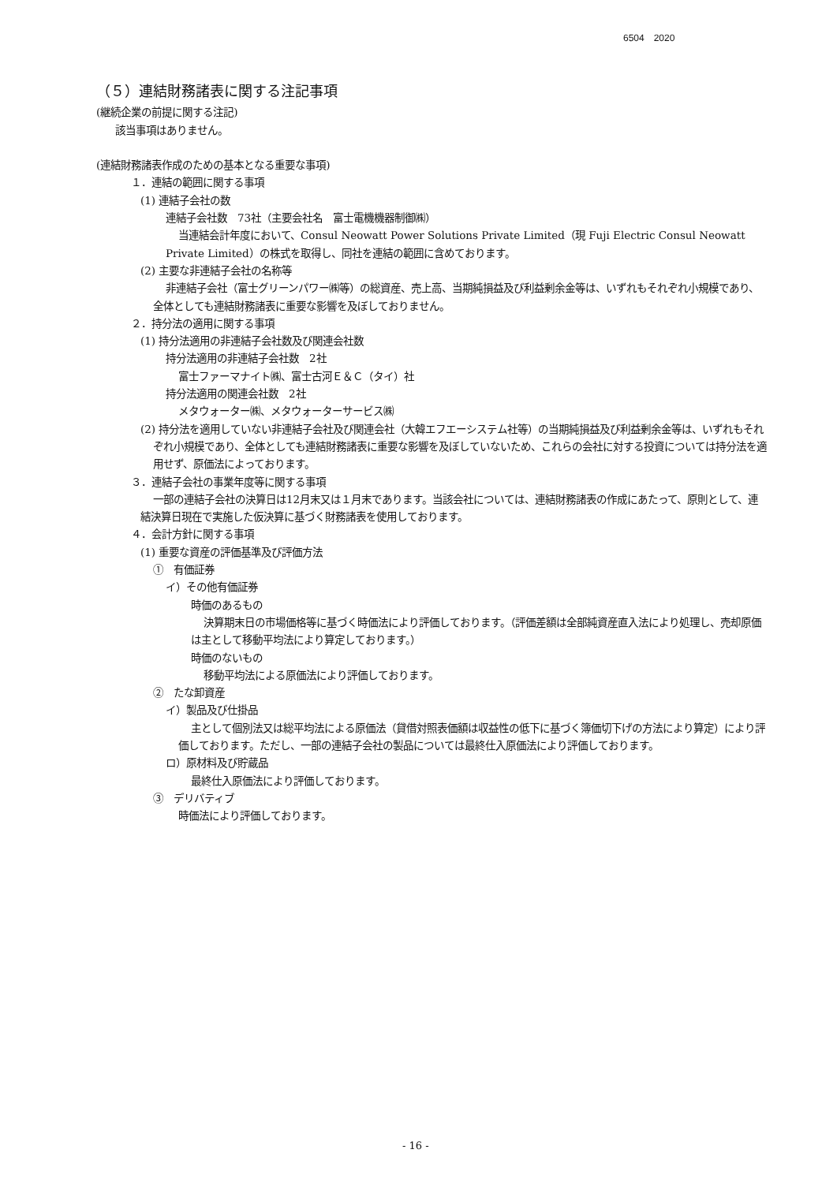6504　2020
（５）連結財務諸表に関する注記事項
(継続企業の前提に関する注記)
該当事項はありません。
(連結財務諸表作成のための基本となる重要な事項)
１．連結の範囲に関する事項
(1) 連結子会社の数
連結子会社数　73社（主要会社名　富士電機機器制御㈱）
当連結会計年度において、Consul Neowatt Power Solutions Private Limited（現 Fuji Electric Consul Neowatt Private Limited）の株式を取得し、同社を連結の範囲に含めております。
(2) 主要な非連結子会社の名称等
非連結子会社（富士グリーンパワー㈱等）の総資産、売上高、当期純損益及び利益剰余金等は、いずれもそれぞれ小規模であり、全体としても連結財務諸表に重要な影響を及ぼしておりません。
２．持分法の適用に関する事項
(1) 持分法適用の非連結子会社数及び関連会社数
持分法適用の非連結子会社数　2社
富士ファーマナイト㈱、富士古河Ｅ＆Ｃ（タイ）社
持分法適用の関連会社数　2社
メタウォーター㈱、メタウォーターサービス㈱
(2) 持分法を適用していない非連結子会社及び関連会社（大韓エフエーシステム社等）の当期純損益及び利益剰余金等は、いずれもそれぞれ小規模であり、全体としても連結財務諸表に重要な影響を及ぼしていないため、これらの会社に対する投資については持分法を適用せず、原価法によっております。
３．連結子会社の事業年度等に関する事項
一部の連結子会社の決算日は12月末又は１月末であります。当該会社については、連結財務諸表の作成にあたって、原則として、連結決算日現在で実施した仮決算に基づく財務諸表を使用しております。
４．会計方針に関する事項
(1) 重要な資産の評価基準及び評価方法
①　有価証券
イ）その他有価証券
時価のあるもの
決算期末日の市場価格等に基づく時価法により評価しております。（評価差額は全部純資産直入法により処理し、売却原価は主として移動平均法により算定しております。）
時価のないもの
移動平均法による原価法により評価しております。
②　たな卸資産
イ）製品及び仕掛品
主として個別法又は総平均法による原価法（貸借対照表価額は収益性の低下に基づく簿価切下げの方法により算定）により評価しております。ただし、一部の連結子会社の製品については最終仕入原価法により評価しております。
ロ）原材料及び貯蔵品
最終仕入原価法により評価しております。
③　デリバティブ
時価法により評価しております。
- 16 -